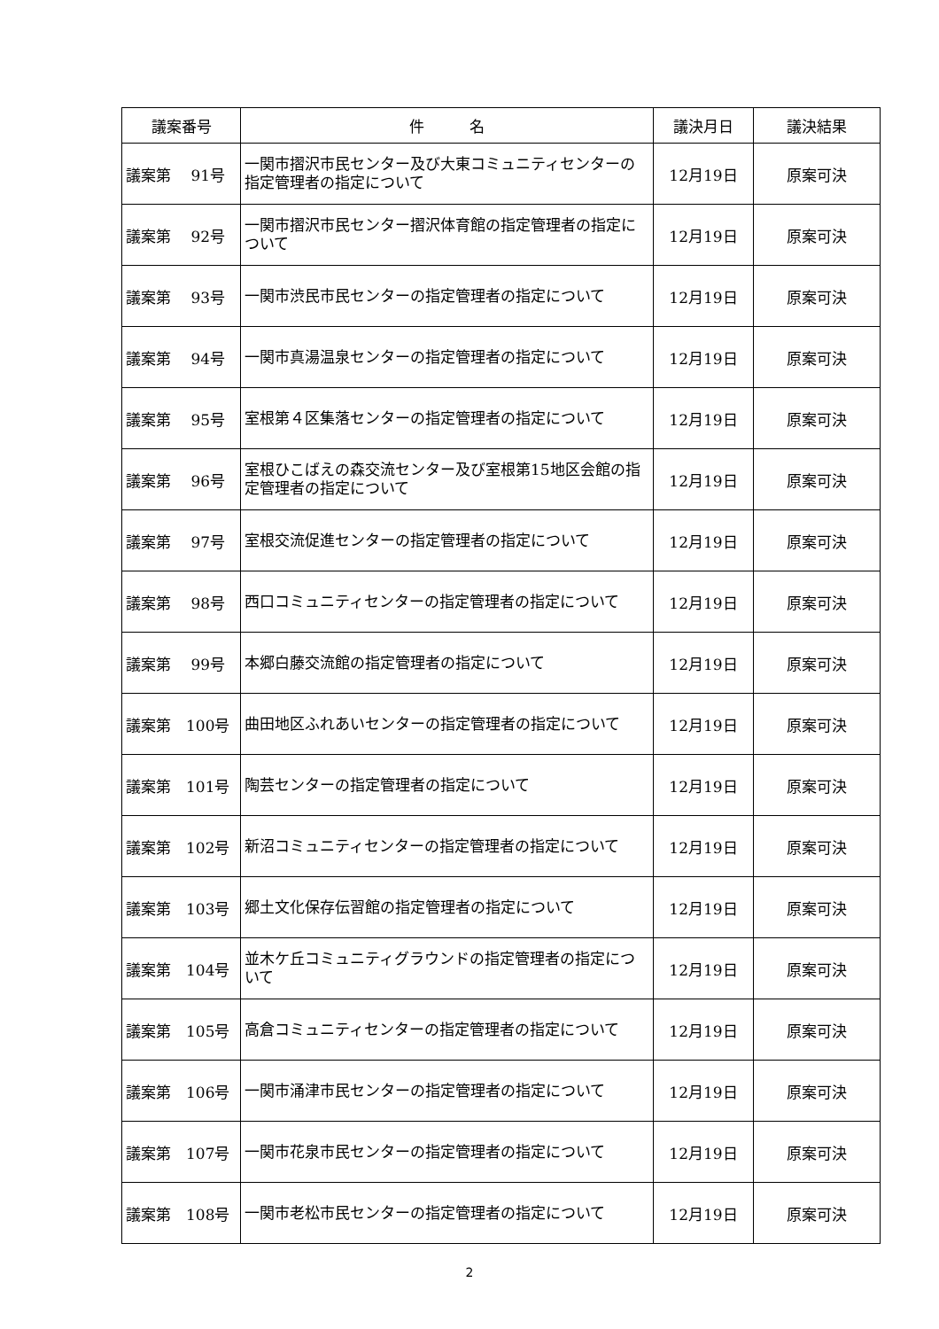| 議案番号 | 件 名 | 議決月日 | 議決結果 |
| --- | --- | --- | --- |
| 議案第 91号 | 一関市摺沢市民センター及び大東コミュニティセンターの指定管理者の指定について | 12月19日 | 原案可決 |
| 議案第 92号 | 一関市摺沢市民センター摺沢体育館の指定管理者の指定について | 12月19日 | 原案可決 |
| 議案第 93号 | 一関市渋民市民センターの指定管理者の指定について | 12月19日 | 原案可決 |
| 議案第 94号 | 一関市真湯温泉センターの指定管理者の指定について | 12月19日 | 原案可決 |
| 議案第 95号 | 室根第４区集落センターの指定管理者の指定について | 12月19日 | 原案可決 |
| 議案第 96号 | 室根ひこばえの森交流センター及び室根第15地区会館の指定管理者の指定について | 12月19日 | 原案可決 |
| 議案第 97号 | 室根交流促進センターの指定管理者の指定について | 12月19日 | 原案可決 |
| 議案第 98号 | 西口コミュニティセンターの指定管理者の指定について | 12月19日 | 原案可決 |
| 議案第 99号 | 本郷白藤交流館の指定管理者の指定について | 12月19日 | 原案可決 |
| 議案第 100号 | 曲田地区ふれあいセンターの指定管理者の指定について | 12月19日 | 原案可決 |
| 議案第 101号 | 陶芸センターの指定管理者の指定について | 12月19日 | 原案可決 |
| 議案第 102号 | 新沼コミュニティセンターの指定管理者の指定について | 12月19日 | 原案可決 |
| 議案第 103号 | 郷土文化保存伝習館の指定管理者の指定について | 12月19日 | 原案可決 |
| 議案第 104号 | 並木ケ丘コミュニティグラウンドの指定管理者の指定について | 12月19日 | 原案可決 |
| 議案第 105号 | 高倉コミュニティセンターの指定管理者の指定について | 12月19日 | 原案可決 |
| 議案第 106号 | 一関市涌津市民センターの指定管理者の指定について | 12月19日 | 原案可決 |
| 議案第 107号 | 一関市花泉市民センターの指定管理者の指定について | 12月19日 | 原案可決 |
| 議案第 108号 | 一関市老松市民センターの指定管理者の指定について | 12月19日 | 原案可決 |
2